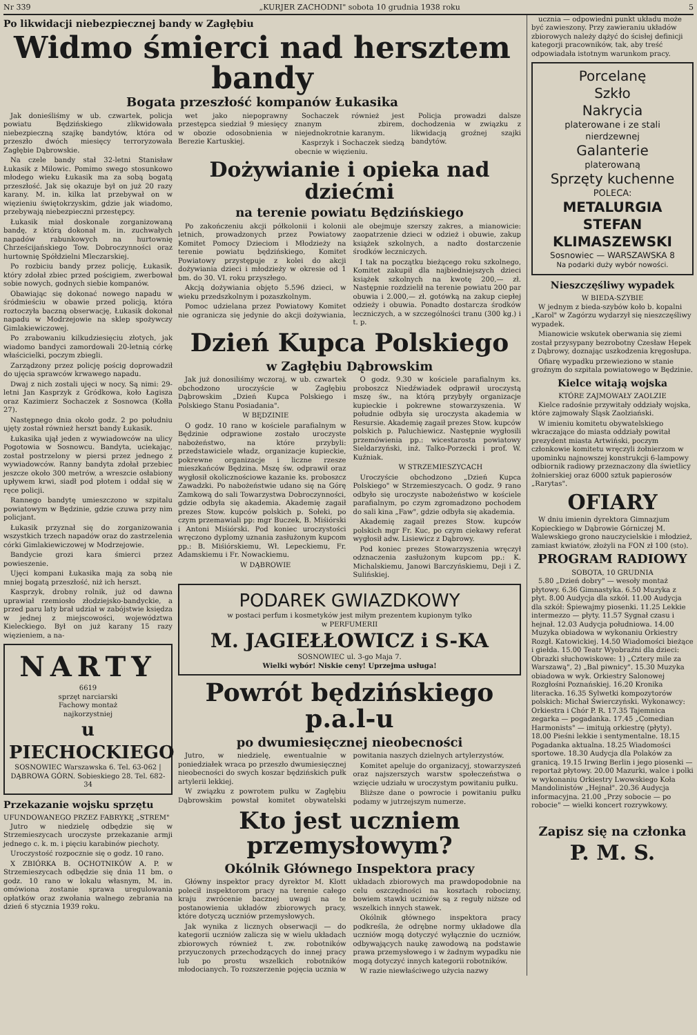Nr 339 „KURJER ZACHODNI" sobota 10 grudnia 1938 roku 5
Po likwidacji niebezpiecznej bandy w Zagłębiu
Widmo śmierci nad hersztem bandy
Bogata przeszłość kompanów Łukasika
Jak donieśliśmy w ub. czwartek, policja powiatu Będzińskiego zlikwidowała niebezpieczną szajkę bandytów, która od przeszło dwóch miesięcy terroryzowała Zagłębie Dąbrowskie.
Na czele bandy stał 32-letni Stanisław Łukasik z Milowic. Pomimo swego stosunkowo młodego wieku Łukasik ma za sobą bogatą przeszłość. Jak się okazuje był on już 20 razy karany. M. in. kilka lat przebywał on w więzieniu świętokrzyskim, gdzie jak wiadomo, przebywają niebezpieczni przestępcy.
Łukasik miał doskonale zorganizowaną bandę, z którą dokonał m. in. zuchwałych napadów rabunkowych na hurtownię Chrześcijańskiego Tow. Dobroczynności oraz hurtownię Spółdzielni Mleczarskiej.
Po rozbiciu bandy przez policję, Łukasik, który zdołał zbiec przed pościgiem, zwerbował sobie nowych, godnych siebie kompanów.
Obawiając się dokonać nowego napadu w śródmieściu w obawie przed policją, która roztoczyła baczną obserwację, Łukasik dokonał napadu w Modrzejowie na sklep spożywczy Gimlakiewiczowej.
Po zrabowaniu kilkudziesięciu złotych, jak wiadomo bandyci zamordowali 20-letnią córkę właścicielki, poczym zbiegli.
Zarządzony przez policję pościg doprowadził do ujęcia sprawców krwawego napadu.
Dwaj z nich zostali ujęci w nocy. Są nimi: 29-letni Jan Kasprzyk z Gródkowa, koło Łagisza oraz Kazimierz Sochaczek z Sosnowca (Kołła 27).
Następnego dnia około godz. 2 po południu ujęty został również herszt bandy Łukasik.
Łukasika ujął jeden z wywiadowców na ulicy Pogotowia w Sosnowcu. Bandyta, uciekając, został postrzelony w piersi przez jednego z wywiadowców. Ranny bandyta zdołał przebiec jeszcze około 300 metrów, a wreszcie osłabiony upływem krwi, siadł pod płotem i oddał się w ręce policji.
Rannego bandytę umieszczono w szpitalu powiatowym w Będzinie, gdzie czuwa przy nim policjant.
Łukasik przyznał się do zorganizowania wszystkich trzech napadów oraz do zastrzelenia córki Gimlakiewiczowej w Modrzejowie.
Bandycie grozi kara śmierci przez powieszenie.
Ujęci kompani Łukasika mają za sobą nie mniej bogatą przeszłość, niż ich herszt.
Kasprzyk, drobny rolnik, już od dawna uprawiał rzemiosło złodziejsko-bandyckie, a przed paru laty brał udział w zabójstwie księdza w jednej z miejscowości, województwa Kieleckiego. Był on już karany 15 razy więzieniem, a na-
NARTY
6619
sprzęt narciarski
Fachowy montaż
najkorzystniej
u PIECHOCKIEGO
SOSNOWIEC Warszawska 6. Tel. 63-062 | DĄBROWA GÓRN. Sobieskiego 28. Tel. 682-34
Przekazanie wojsku sprzętu
UFUNDOWANEGO PRZEZ FABRYKĘ „STREM"
Jutro w niedzielę odbędzie się w Strzemieszycach uroczyste przekazanie armji jednego c. k. m. i pięciu karabinów piechoty.
Uroczystość rozpocznie się o godz. 10 rano.
X ZBIÓRKA B. OCHOTNIKÓW A. P. w Strzemieszycach odbędzie się dnia 11 bm. o godz. 10 rano w lokalu własnym, M. in. omówiona zostanie sprawa uregulowania opłatków oraz zwołania walnego zebrania na dzień 6 stycznia 1939 roku.
wet jako niepoprawny przestępca siedział 9 miesięcy w obozie odosobnienia w Berezie Kartuskiej.
Sochaczek również jest znanym zbirem, niejednokrotnie karanym.
Kasprzyk i Sochaczek siedzą obecnie w więzieniu.
Policja prowadzi dalsze dochodzenia w związku z likwidacją groźnej szajki bandytów.
Dożywianie i opieka nad dziećmi
na terenie powiatu Będzińskiego
Po zakończeniu akcji półkolonii i kolonii letnich, prowadzonych przez Powiatowy Komitet Pomocy Dzieciom i Młodzieży na terenie powiatu będzińskiego, Komitet Powiatowy przystępuje z kolei do akcji dożywiania dzieci i młodzieży w okresie od 1 bm. do 30. VI. roku przyszłego.
Akcją dożywiania objęto 5.596 dzieci, w wieku przedszkolnym i pozaszkolnym.
Pomoc udzielana przez Powiatowy Komitet nie ogranicza się jedynie do akcji dożywiania, ale obejmuje szerszy zakres, a mianowicie: zaopatrzenie dzieci w odzież i obuwie, zakup książek szkolnych, a nadto dostarczenie środków leczniczych.
I tak na początku bieżącego roku szkolnego, Komitet zakupił dla najbiedniejszych dzieci książek szkolnych na kwotę 200,— zł. Następnie rozdzielił na terenie powiatu 200 par obuwia i 2.000,— zł. gotówką na zakup ciepłej odzieży i obuwia. Ponadto dostarcza środków leczniczych, a w szczególności tranu (300 kg.) i t. p.
Dzień Kupca Polskiego
w Zagłębiu Dąbrowskim
Jak już donosiliśmy wczoraj, w ub. czwartek obchodzono uroczyście w Zagłębiu Dąbrowskim „Dzień Kupca Polskiego i Polskiego Stanu Posiadania".
W BĘDZINIE
O godz. 10 rano w kościele parafialnym w Będzinie odprawione zostało uroczyste nabożeństwo, na które przybyli: przedstawiciele władz, organizacje kupieckie, pokrewne organizacje i liczne rzesze mieszkańców Będzina. Mszę św. odprawił oraz wygłosił okolicznościowe kazanie ks. proboszcz Zawadzki. Po nabożeństwie udano się na Górę Zamkową do sali Towarzystwa Dobroczynności, gdzie odbyła się akademia. Akademię zagaił prezes Stow. kupców polskich p. Sołeki, po czym przemawiali pp: mgr Buczek, B. Miśiórski i Antoni Miśiórski. Pod koniec uroczystości wręczono dyplomy uznania zasłużonym kupcom pp.: B. Miśiórskiemu, Wł. Lepeckiemu, Fr. Adamskiemu i Fr. Nowackiemu.
W DĄBROWIE
O godz. 9.30 w kościele parafialnym ks. proboszcz Niedźwiadek odprawił uroczystą mszę św., na którą przybyły organizacje kupieckie i pokrewne stowarzyszenia. W południe odbyła się uroczysta akademia w Resursie. Akademię zagaił prezes Stow. kupców polskich p. Paluchiewicz. Następnie wygłosili przemówienia pp.: wicestarosta powiatowy Sieldarzyński, inż. Talko-Porzecki i prof. W. Kuźniak.
W STRZEMIESZYCACH
Uroczyście obchodzono „Dzień Kupca Polskiego" w Strzemieszycach. O godz. 9 rano odbyło się uroczyste nabożeństwo w kościele parafialnym, po czym zgromadzono pochodem do sali kina „Faw", gdzie odbyła się akademia.
Akademię zagaił prezes Stow. kupców polskich mgr Fr. Kuc, po czym ciekawy referat wygłosił adw. Lisiewicz z Dąbrowy.
Pod koniec prezes Stowarzyszenia wręczył odznaczenia zasłużonym kupcom pp.: K. Michalskiemu, Janowi Barczyńskiemu, Deji i Z. Sulińskiej.
PODAREK GWIAZDKOWY
w postaci perfum i kosmetyków jest miłym prezentem kupionym tylko
w PERFUMERII
M. JAGIEŁŁOWICZ i S-KA
SOSNOWIEC ul. 3-go Maja 7.
Wielki wybór! Niskie ceny! Uprzejma usługa!
Powrót będzińskiego p.a.l-u
po dwumiesięcznej nieobecności
Jutro, w niedzielę, ewentualnie w poniedziałek wraca po przeszło dwumiesięcznej nieobecności do swych koszar będzińskich pułk artylerii lekkiej.
W związku z powrotem pułku w Zagłębiu Dąbrowskim powstał komitet obywatelski powitania naszych dzielnych artylerzystów.
Komitet apeluje do organizacyj, stowarzyszeń oraz najszerszych warstw społeczeństwa o wzięcie udziału w uroczystym powitaniu pułku.
Bliższe dane o powrocie i powitaniu pułku podamy w jutrzejszym numerze.
Kto jest uczniem przemysłowym?
Okólnik Głównego Inspektora pracy
Główny inspektor pracy dyrektor M. Klott polecił inspektorom pracy na terenie całego kraju zwrócenie bacznej uwagi na te postanowienia układów zbiorowych pracy, które dotyczą uczniów przemysłowych.
Jak wynika z licznych obserwacji — do kategorii uczniów zalicza się w wielu układach zbiorowych również t. zw. robotników przyuczonych przechodzących do innej pracy lub po prostu wszelkich robotników młodocianych. To rozszerzenie pojęcia ucznia w układach zbiorowych ma prawdopodobnie na celu oszczędności na kosztach robocizny, bowiem stawki uczniów są z reguły niższe od wszelkich innych stawek.
Okólnik głównego inspektora pracy podkreśla, że odrębne normy układowe dla uczniów mogą dotyczyć wyłącznie do uczniów, odbywających naukę zawodową na podstawie prawa przemysłowego i w żadnym wypadku nie mogą dotyczyć innych kategorii robotników.
W razie niewłaściwego użycia nazwy
ucznia — odpowiedni punkt układu może być zawieszony. Przy zawieraniu układów zbiorowych należy dążyć do ścisłej definicji kategorji pracowników, tak, aby treść odpowiadała istotnym warunkom pracy.
Porcelanę
Szkło
Nakrycia
platerowane i ze stali nierdzewnej
Galanterie
platerowaną
Sprzęty kuchenne
POLECA:
METALURGIA
STEFAN KLIMASZEWSKI
Sosnowiec — WARSZAWSKA 8
Na podarki duży wybór nowości.
Nieszczęśliwy wypadek
W BIEDA-SZYBIE
W jednym z bieda-szybów koło b. kopalni „Karol" w Zagórzu wydarzył się nieszczęśliwy wypadek.
Mianowicie wskutek oberwania się ziemi został przysypany bezrobotny Czesław Hepek z Dąbrowy, doznając uszkodzenia kręgosłupa.
Ofiarę wypadku przewieziono w stanie groźnym do szpitala powiatowego w Będzinie.
Kielce witają wojska
KTÓRE ZAJMOWAŁY ZAOLZIE
Kielce radośnie przywitały oddziały wojska, które zajmowały Śląsk Zaolziański.
W imieniu komitetu obywatelskiego wkraczające do miasta oddziały powitał prezydent miasta Artwiński, poczym członkowie komitetu wręczyli żołnierzom w upominku najnowszej konstrukcji 6-lampowy odbiornik radiowy przeznaczony dla świetlicy żołnierskiej oraz 6000 sztuk papierosów „Rarytas".
OFIARY
W dniu imienin dyrektora Gimnazjum Kopieckiego w Dąbrowie Górniczej M. Walewskiego grono nauczycielskie i młodzież, zamiast kwiatów, złożyli na FON zł 100 (sto).
PROGRAM RADIOWY
SOBOTA, 10 GRUDNIA
5.80 „Dzień dobry" — wesoły montaż płytowy. 6.36 Gimnastyka. 6.50 Muzyka z płyt. 8.00 Audycja dla szkół. 11.00 Audycja dla szkół: Śpiewajmy piosenki. 11.25 Lekkie intermezzo — płyty. 11.57 Sygnał czasu i hejnał. 12.03 Audycja południowa. 14.00 Muzyka obiadowa w wykonaniu Orkiestry Rozgł. Katowickiej. 14.50 Wiadomości bieżące i giełda. 15.00 Teatr Wyobraźni dla dzieci: Obrazki słuchowiskowe: 1) „Cztery mile za Warszawą", 2) „Bal piwnicy". 15.30 Muzyka obiadowa w wyk. Orkiestry Salonowej Rozgłośni Poznańskiej. 16.20 Kronika literacka. 16.35 Sylwetki kompozytorów polskich: Michał Świerczyński. Wykonawcy: Orkiestra i Chór P. R. 17.35 Tajemnica zegarka — pogadanka. 17.45 „Comedian Harmonists" — imitują orkiestrę (płyty). 18.00 Pieśni lekkie i sentymentalne. 18.15 Pogadanka aktualna. 18.25 Wiadomości sportowe. 18.30 Audycja dla Polaków za granicą. 19.15 Irwing Berlin i jego piosenki — reportaż płytowy. 20.00 Mazurki, walce i polki w wykonaniu Orkiestry Lwowskiego Koła Mandolinistów „Hejnał". 20.36 Audycja informacyjna. 21.00 „Przy sobocie — po robocie" — wielki koncert rozrywkowy.
Zapisz się na członka
P. M. S.